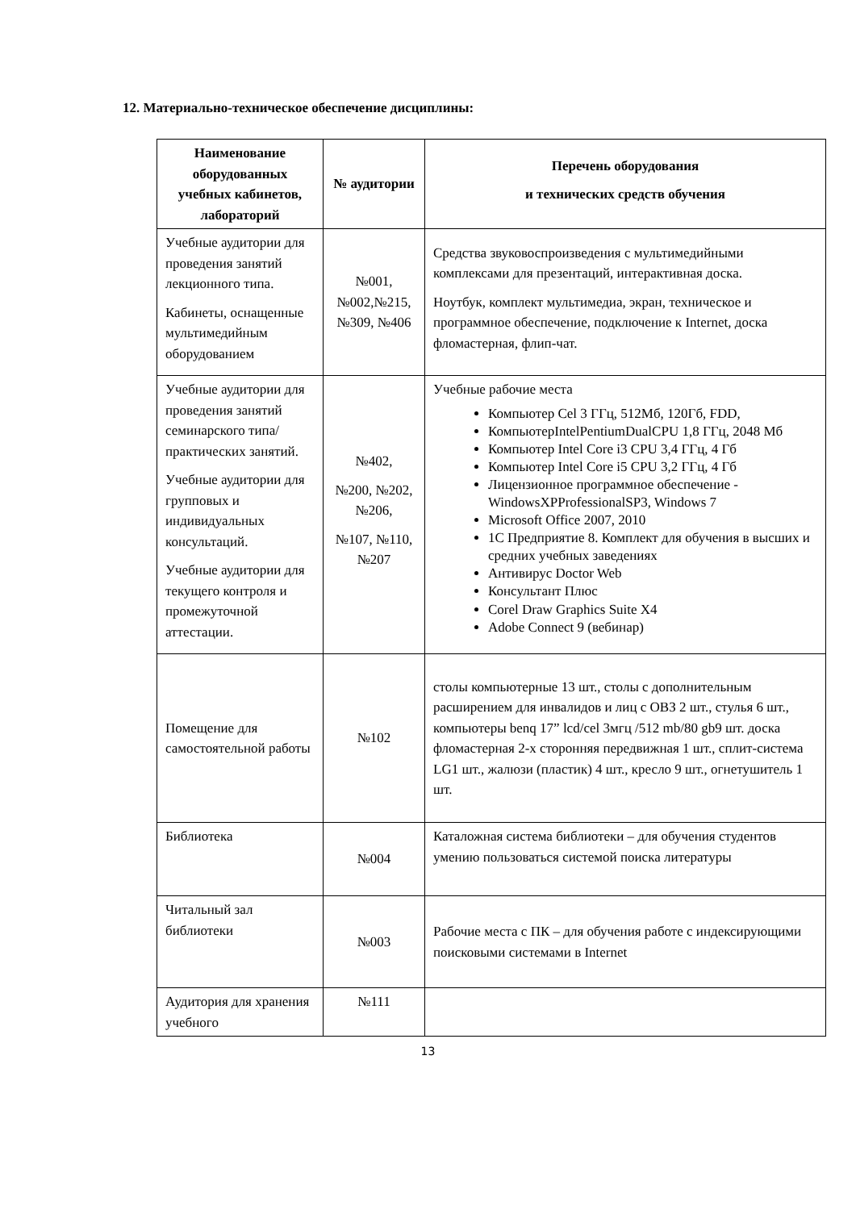12. Материально-техническое обеспечение дисциплины:
| Наименование оборудованных учебных кабинетов, лабораторий | № аудитории | Перечень оборудования и технических средств обучения |
| --- | --- | --- |
| Учебные аудитории для проведения занятий лекционного типа. Кабинеты, оснащенные мультимедийным оборудованием | №001, №002,№215, №309, №406 | Средства звуковоспроизведения с мультимедийными комплексами для презентаций, интерактивная доска. Ноутбук, комплект мультимедиа, экран, техническое и программное обеспечение, подключение к Internet, доска фломастерная, флип-чат. |
| Учебные аудитории для проведения занятий семинарского типа/практических занятий. Учебные аудитории для групповых и индивидуальных консультаций. Учебные аудитории для текущего контроля и промежуточной аттестации. | №402, №200, №202, №206, №107, №110, №207 | Учебные рабочие места Компьютер Cel 3 ГГц, 512Мб, 120Гб, FDD, КомпьютерIntelPentiumDualCPU 1,8 ГГц, 2048 Мб Компьютер Intel Core i3 CPU 3,4 ГГц, 4 Гб Компьютер Intel Core i5 CPU 3,2 ГГц, 4 Гб Лицензионное программное обеспечение - WindowsXPProfessionalSP3, Windows 7 Microsoft Office 2007, 2010 1С Предприятие 8. Комплект для обучения в высших и средних учебных заведениях Антивирус Doctor Web Консультант Плюс Corel Draw Graphics Suite X4 Adobe Connect 9 (вебинар) |
| Помещение для самостоятельной работы | №102 | столы компьютерные 13 шт., столы с дополнительным расширением для инвалидов и лиц с ОВЗ 2 шт., стулья 6 шт., компьютеры benq 17” lcd/cel 3мгц /512 mb/80 gb9 шт. доска фломастерная 2-х сторонняя передвижная 1 шт., сплит-система LG1 шт., жалюзи (пластик) 4 шт., кресло 9 шт., огнетушитель 1 шт. |
| Библиотека | №004 | Каталожная система библиотеки – для обучения студентов умению пользоваться системой поиска литературы |
| Читальный зал библиотеки | №003 | Рабочие места с ПК – для обучения работе с индексирующими поисковыми системами в Internet |
| Аудитория для хранения учебного | №111 | |
13